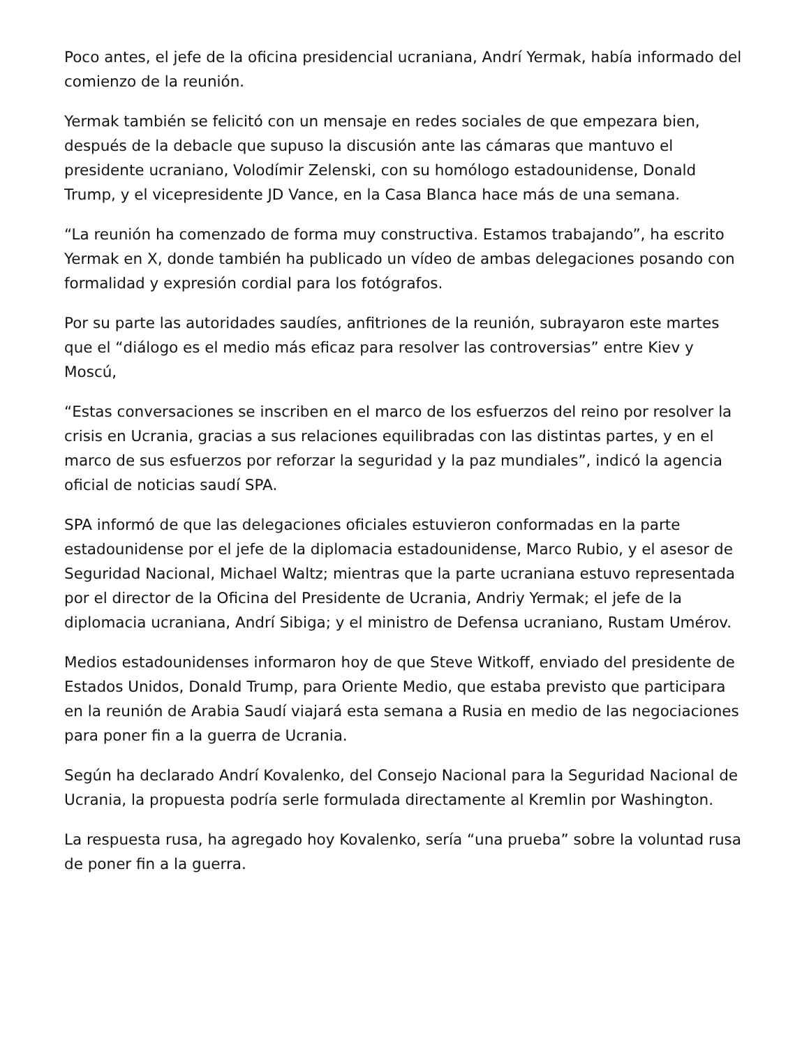Poco antes, el jefe de la oficina presidencial ucraniana, Andrí Yermak, había informado del comienzo de la reunión.
Yermak también se felicitó con un mensaje en redes sociales de que empezara bien, después de la debacle que supuso la discusión ante las cámaras que mantuvo el presidente ucraniano, Volodímir Zelenski, con su homólogo estadounidense, Donald Trump, y el vicepresidente JD Vance, en la Casa Blanca hace más de una semana.
“La reunión ha comenzado de forma muy constructiva. Estamos trabajando”, ha escrito Yermak en X, donde también ha publicado un vídeo de ambas delegaciones posando con formalidad y expresión cordial para los fotógrafos.
Por su parte las autoridades saudíes, anfitriones de la reunión, subrayaron este martes que el “diálogo es el medio más eficaz para resolver las controversias” entre Kiev y Moscú,
“Estas conversaciones se inscriben en el marco de los esfuerzos del reino por resolver la crisis en Ucrania, gracias a sus relaciones equilibradas con las distintas partes, y en el marco de sus esfuerzos por reforzar la seguridad y la paz mundiales”, indicó la agencia oficial de noticias saudí SPA.
SPA informó de que las delegaciones oficiales estuvieron conformadas en la parte estadounidense por el jefe de la diplomacia estadounidense, Marco Rubio, y el asesor de Seguridad Nacional, Michael Waltz; mientras que la parte ucraniana estuvo representada por el director de la Oficina del Presidente de Ucrania, Andriy Yermak; el jefe de la diplomacia ucraniana, Andrí Sibiga; y el ministro de Defensa ucraniano, Rustam Umérov.
Medios estadounidenses informaron hoy de que Steve Witkoff, enviado del presidente de Estados Unidos, Donald Trump, para Oriente Medio, que estaba previsto que participara en la reunión de Arabia Saudí viajará esta semana a Rusia en medio de las negociaciones para poner fin a la guerra de Ucrania.
Según ha declarado Andrí Kovalenko, del Consejo Nacional para la Seguridad Nacional de Ucrania, la propuesta podría serle formulada directamente al Kremlin por Washington.
La respuesta rusa, ha agregado hoy Kovalenko, sería “una prueba” sobre la voluntad rusa de poner fin a la guerra.